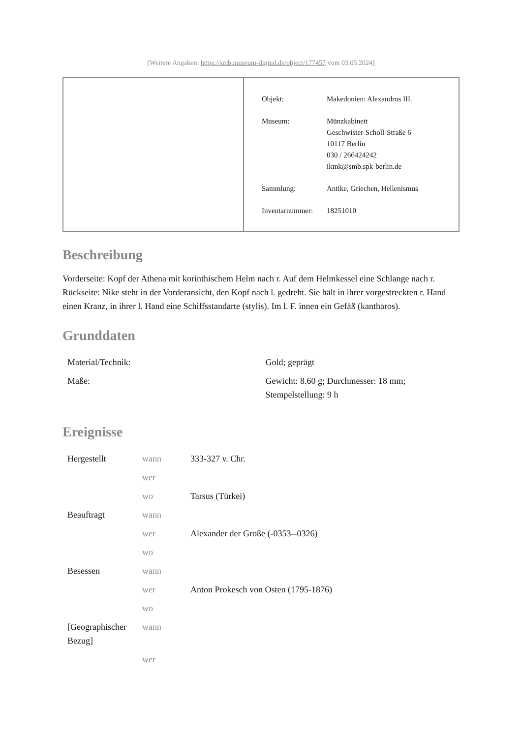[Weitere Angaben: https://smb.museum-digital.de/object/177457 vom 03.05.2024]
| Objekt: | Makedonien: Alexandros III. |
| Museum: | Münzkabinett Geschwister-Scholl-Straße 6 10117 Berlin 030 / 266424242 ikmk@smb.spk-berlin.de |
| Sammlung: | Antike, Griechen, Hellenismus |
| Inventarnummer: | 18251010 |
Beschreibung
Vorderseite: Kopf der Athena mit korinthischem Helm nach r. Auf dem Helmkessel eine Schlange nach r.
Rückseite: Nike steht in der Vorderansicht, den Kopf nach l. gedreht. Sie hält in ihrer vorgestreckten r. Hand einen Kranz, in ihrer l. Hand eine Schiffsstandarte (stylis). Im l. F. innen ein Gefäß (kantharos).
Grunddaten
| Material/Technik: | Gold; geprägt |
| Maße: | Gewicht: 8.60 g; Durchmesser: 18 mm; Stempelstellung: 9 h |
Ereignisse
| Hergestellt | wann | 333-327 v. Chr. |
| | wer | |
| | wo | Tarsus (Türkei) |
| Beauftragt | wann | |
| | wer | Alexander der Große (-0353--0326) |
| | wo | |
| Besessen | wann | |
| | wer | Anton Prokesch von Osten (1795-1876) |
| | wo | |
| [Geographischer Bezug] | wann | |
| | wer | |